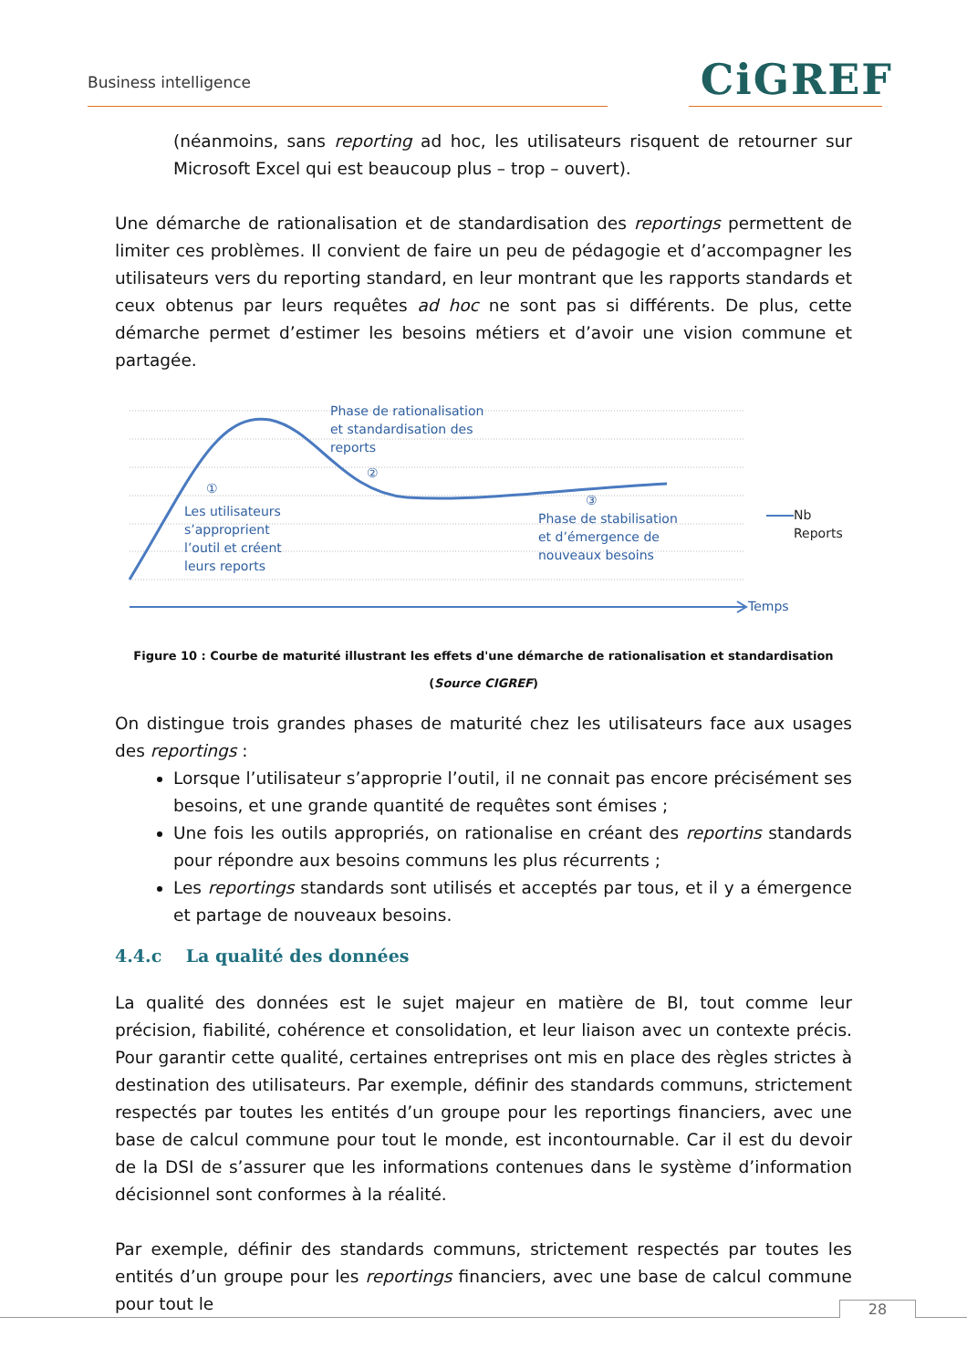Business intelligence CiGREF
(néanmoins, sans reporting ad hoc, les utilisateurs risquent de retourner sur Microsoft Excel qui est beaucoup plus – trop – ouvert).
Une démarche de rationalisation et de standardisation des reportings permettent de limiter ces problèmes. Il convient de faire un peu de pédagogie et d’accompagner les utilisateurs vers du reporting standard, en leur montrant que les rapports standards et ceux obtenus par leurs requêtes ad hoc ne sont pas si différents. De plus, cette démarche permet d’estimer les besoins métiers et d’avoir une vision commune et partagée.
Phase de rationalisation
et standardisation des
reports
②
①
Les utilisateurs
s’approprient
l’outil et créent
leurs reports
③
Phase de stabilisation
et d’émergence de
nouveaux besoins
Nb Reports
Temps
Figure 10 : Courbe de maturité illustrant les effets d'une démarche de rationalisation et standardisation (Source CIGREF)
On distingue trois grandes phases de maturité chez les utilisateurs face aux usages des reportings :
Lorsque l’utilisateur s’approprie l’outil, il ne connait pas encore précisément ses besoins, et une grande quantité de requêtes sont émises ;
Une fois les outils appropriés, on rationalise en créant des reportins standards pour répondre aux besoins communs les plus récurrents ;
Les reportings standards sont utilisés et acceptés par tous, et il y a émergence et partage de nouveaux besoins.
4.4.c La qualité des données
La qualité des données est le sujet majeur en matière de BI, tout comme leur précision, fiabilité, cohérence et consolidation, et leur liaison avec un contexte précis. Pour garantir cette qualité, certaines entreprises ont mis en place des règles strictes à destination des utilisateurs. Par exemple, définir des standards communs, strictement respectés par toutes les entités d’un groupe pour les reportings financiers, avec une base de calcul commune pour tout le monde, est incontournable. Car il est du devoir de la DSI de s’assurer que les informations contenues dans le système d’information décisionnel sont conformes à la réalité.
Par exemple, définir des standards communs, strictement respectés par toutes les entités d’un groupe pour les reportings financiers, avec une base de calcul commune pour tout le
28